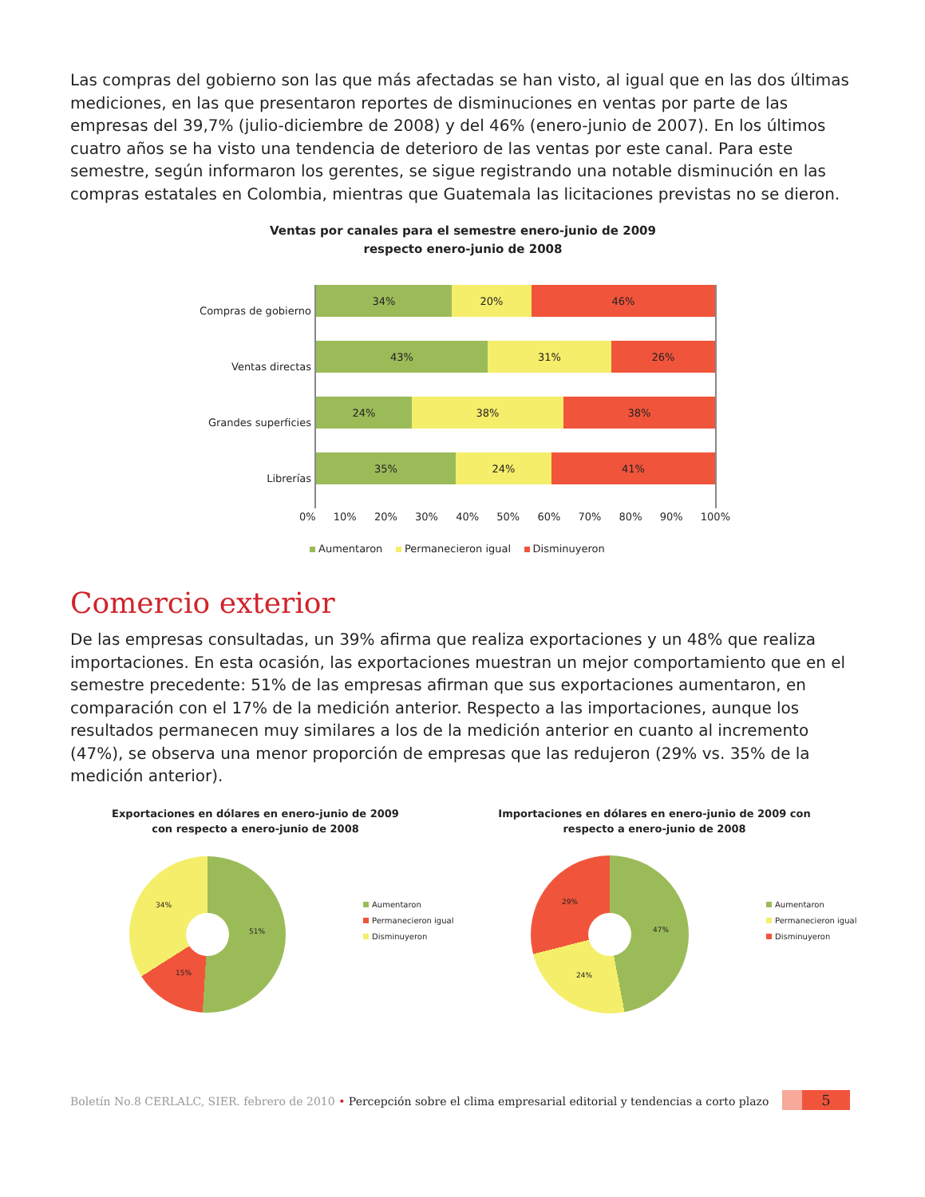Las compras del gobierno son las que más afectadas se han visto, al igual que en las dos últimas mediciones, en las que presentaron reportes de disminuciones en ventas por parte de las empresas del 39,7% (julio-diciembre de 2008) y del 46% (enero-junio de 2007). En los últimos cuatro años se ha visto una tendencia de deterioro de las ventas por este canal. Para este semestre, según informaron los gerentes, se sigue registrando una notable disminución en las compras estatales en Colombia, mientras que Guatemala las licitaciones previstas no se dieron.
Ventas por canales para el semestre enero-junio de 2009 respecto enero-junio de 2008
Compras de gobierno
Ventas directas
Grandes superficies
Librerías
34% 20% 46%
43% 31% 26%
24% 38% 38%
35% 24% 41%
0% 10% 20% 30% 40% 50% 60% 70% 80% 90% 100%
Aumentaron Permanecieron igual Disminuyeron
Comercio exterior
De las empresas consultadas, un 39% afirma que realiza exportaciones y un 48% que realiza importaciones. En esta ocasión, las exportaciones muestran un mejor comportamiento que en el semestre precedente: 51% de las empresas afirman que sus exportaciones aumentaron, en comparación con el 17% de la medición anterior. Respecto a las importaciones, aunque los resultados permanecen muy similares a los de la medición anterior en cuanto al incremento (47%), se observa una menor proporción de empresas que las redujeron (29% vs. 35% de la medición anterior).
Exportaciones en dólares en enero-junio de 2009 con respecto a enero-junio de 2008
Importaciones en dólares en enero-junio de 2009 con respecto a enero-junio de 2008
34%
51%
15%
Aumentaron
Permanecieron igual
Disminuyeron
29%
47%
24%
Aumentaron
Permanecieron igual
Disminuyeron
Boletín No.8 CERLALC, SIER. febrero de 2010 • Percepción sobre el clima empresarial editorial y tendencias a corto plazo
5